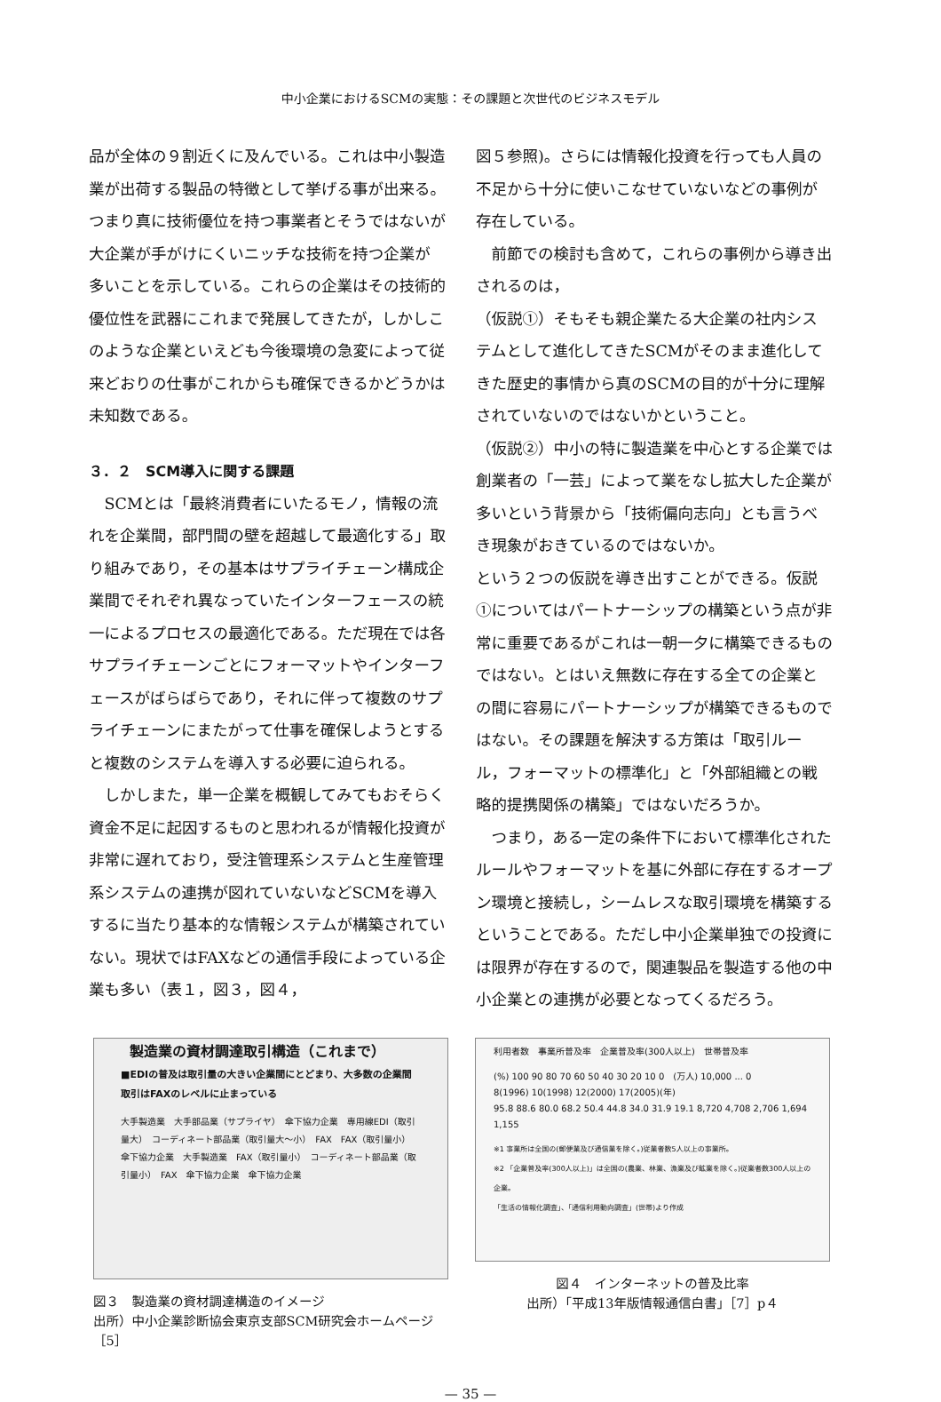中小企業におけるSCMの実態：その課題と次世代のビジネスモデル
品が全体の９割近くに及んでいる。これは中小製造業が出荷する製品の特徴として挙げる事が出来る。つまり真に技術優位を持つ事業者とそうではないが大企業が手がけにくいニッチな技術を持つ企業が多いことを示している。これらの企業はその技術的優位性を武器にこれまで発展してきたが，しかしこのような企業といえども今後環境の急変によって従来どおりの仕事がこれからも確保できるかどうかは未知数である。
３．２　SCM導入に関する課題
　SCMとは「最終消費者にいたるモノ，情報の流れを企業間，部門間の壁を超越して最適化する」取り組みであり，その基本はサプライチェーン構成企業間でそれぞれ異なっていたインターフェースの統一によるプロセスの最適化である。ただ現在では各サプライチェーンごとにフォーマットやインターフェースがばらばらであり，それに伴って複数のサプライチェーンにまたがって仕事を確保しようとすると複数のシステムを導入する必要に迫られる。
　しかしまた，単一企業を概観してみてもおそらく資金不足に起因するものと思われるが情報化投資が非常に遅れており，受注管理系システムと生産管理系システムの連携が図れていないなどSCMを導入するに当たり基本的な情報システムが構築されていない。現状ではFAXなどの通信手段によっている企業も多い（表１，図３，図４，
図５参照)。さらには情報化投資を行っても人員の不足から十分に使いこなせていないなどの事例が存在している。
　前節での検討も含めて，これらの事例から導き出されるのは，
（仮説①）そもそも親企業たる大企業の社内システムとして進化してきたSCMがそのまま進化してきた歴史的事情から真のSCMの目的が十分に理解されていないのではないかということ。
（仮説②）中小の特に製造業を中心とする企業では創業者の「一芸」によって業をなし拡大した企業が多いという背景から「技術偏向志向」とも言うべき現象がおきているのではないか。
という２つの仮説を導き出すことができる。仮説①についてはパートナーシップの構築という点が非常に重要であるがこれは一朝一夕に構築できるものではない。とはいえ無数に存在する全ての企業との間に容易にパートナーシップが構築できるものではない。その課題を解決する方策は「取引ルール，フォーマットの標準化」と「外部組織との戦略的提携関係の構築」ではないだろうか。
　つまり，ある一定の条件下において標準化されたルールやフォーマットを基に外部に存在するオープン環境と接続し，シームレスな取引環境を構築するということである。ただし中小企業単独での投資には限界が存在するので，関連製品を製造する他の中小企業との連携が必要となってくるだろう。
製造業の資材調達取引構造（これまで）
■EDIの普及は取引量の大きい企業間にとどまり、大多数の企業間取引はFAXのレベルに止まっている
大手製造業　大手部品業（サプライヤ）　傘下協力企業　専用線EDI（取引量大）　コーディネート部品業（取引量大〜小）　FAX　FAX（取引量小）　傘下協力企業　大手製造業　FAX（取引量小）　コーディネート部品業（取引量小）　FAX　傘下協力企業　傘下協力企業
図３　製造業の資材調達構造のイメージ
出所）中小企業診断協会東京支部SCM研究会ホームページ［5］
利用者数　事業所普及率　企業普及率(300人以上)　世帯普及率
(%) 100 90 80 70 60 50 40 30 20 10 0　(万人) 10,000 ... 0
8(1996) 10(1998) 12(2000) 17(2005)(年)
95.8 88.6 80.0 68.2 50.4 44.8 34.0 31.9 19.1 8,720 4,708 2,706 1,694 1,155
※1 事業所は全国の(郵便業及び通信業を除く。)従業者数5人以上の事業所。
※2 「企業普及率(300人以上)」は全国の(農業、林業、漁業及び鉱業を除く。)従業者数300人以上の企業。
「生活の情報化調査」、「通信利用動向調査」(世帯)より作成
図４　インターネットの普及比率
出所）「平成13年版情報通信白書」［7］p４
— 35 —